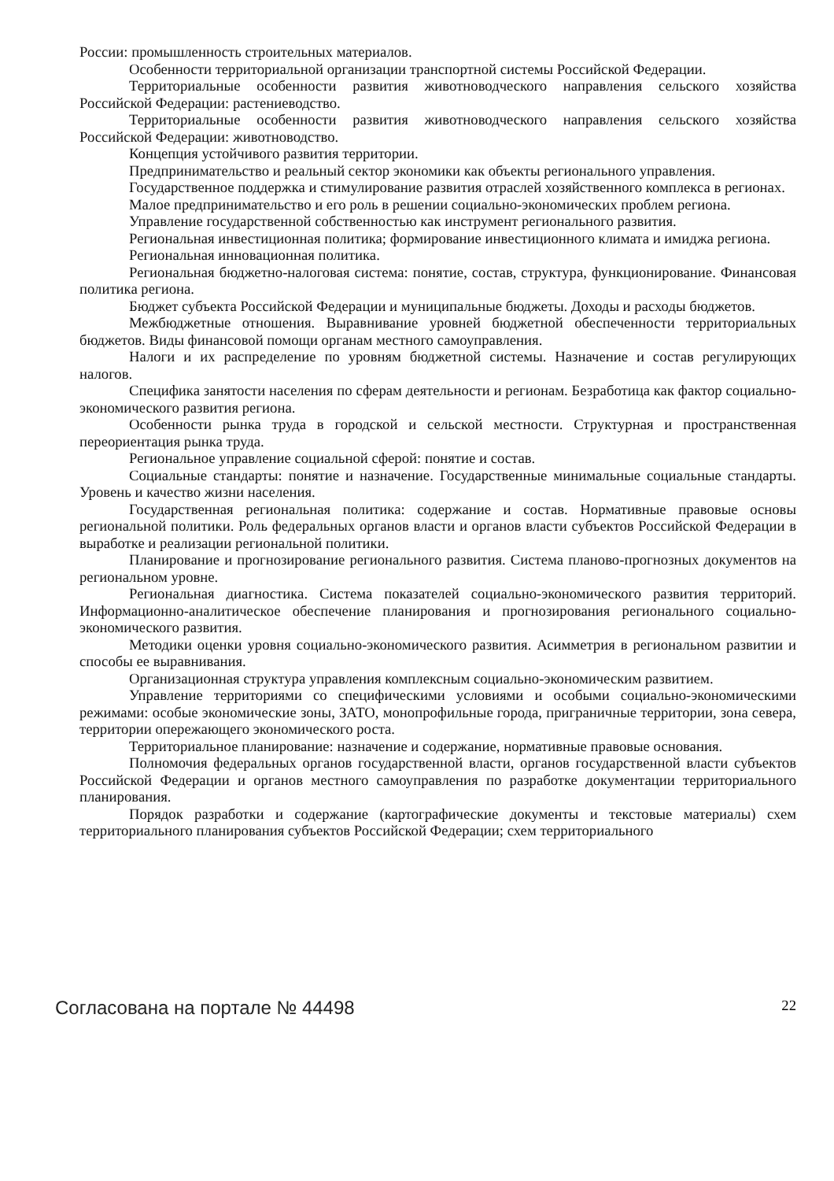России: промышленность строительных материалов.
Особенности территориальной организации транспортной системы Российской Федерации.
Территориальные особенности развития животноводческого направления сельского хозяйства Российской Федерации: растениеводство.
Территориальные особенности развития животноводческого направления сельского хозяйства Российской Федерации: животноводство.
Концепция устойчивого развития территории.
Предпринимательство и реальный сектор экономики как объекты регионального управления.
Государственное поддержка и стимулирование развития отраслей хозяйственного комплекса в регионах.
Малое предпринимательство и его роль в решении социально-экономических проблем региона.
Управление государственной собственностью как инструмент регионального развития.
Региональная инвестиционная политика; формирование инвестиционного климата и имиджа региона.
Региональная инновационная политика.
Региональная бюджетно-налоговая система: понятие, состав, структура, функционирование. Финансовая политика региона.
Бюджет субъекта Российской Федерации и муниципальные бюджеты. Доходы и расходы бюджетов.
Межбюджетные отношения. Выравнивание уровней бюджетной обеспеченности территориальных бюджетов. Виды финансовой помощи органам местного самоуправления.
Налоги и их распределение по уровням бюджетной системы. Назначение и состав регулирующих налогов.
Специфика занятости населения по сферам деятельности и регионам. Безработица как фактор социально-экономического развития региона.
Особенности рынка труда в городской и сельской местности. Структурная и пространственная переориентация рынка труда.
Региональное управление социальной сферой: понятие и состав.
Социальные стандарты: понятие и назначение. Государственные минимальные социальные стандарты. Уровень и качество жизни населения.
Государственная региональная политика: содержание и состав. Нормативные правовые основы региональной политики. Роль федеральных органов власти и органов власти субъектов Российской Федерации в выработке и реализации региональной политики.
Планирование и прогнозирование регионального развития. Система планово-прогнозных документов на региональном уровне.
Региональная диагностика. Система показателей социально-экономического развития территорий. Информационно-аналитическое обеспечение планирования и прогнозирования регионального социально-экономического развития.
Методики оценки уровня социально-экономического развития. Асимметрия в региональном развитии и способы ее выравнивания.
Организационная структура управления комплексным социально-экономическим развитием.
Управление территориями со специфическими условиями и особыми социально-экономическими режимами: особые экономические зоны, ЗАТО, монопрофильные города, приграничные территории, зона севера, территории опережающего экономического роста.
Территориальное планирование: назначение и содержание, нормативные правовые основания.
Полномочия федеральных органов государственной власти, органов государственной власти субъектов Российской Федерации и органов местного самоуправления по разработке документации территориального планирования.
Порядок разработки и содержание (картографические документы и текстовые материалы) схем территориального планирования субъектов Российской Федерации; схем территориального
Согласована на портале № 44498 22